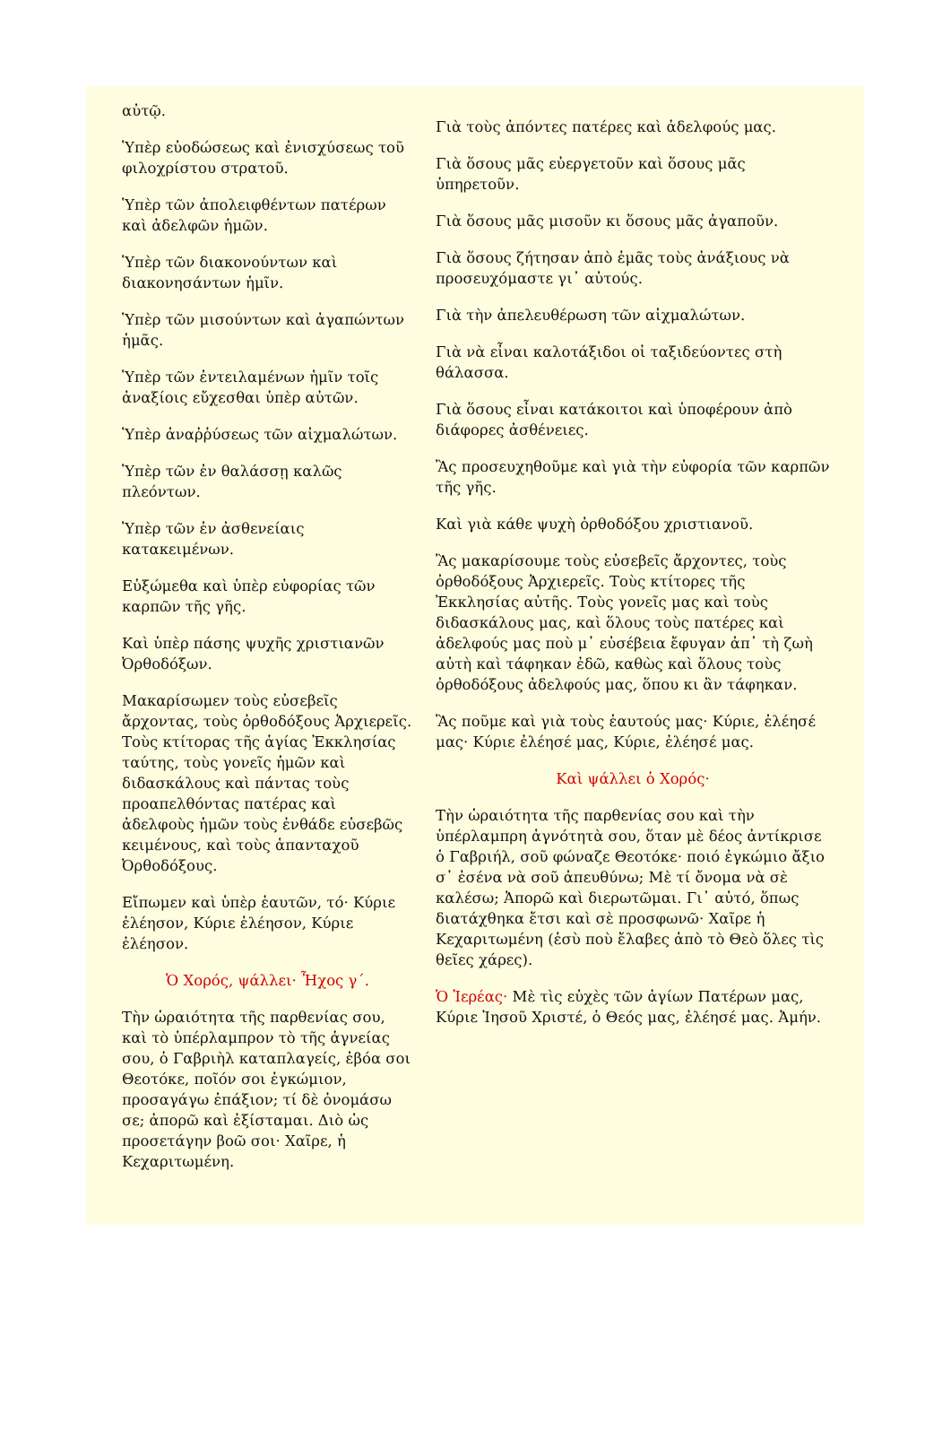αὐτῷ.
Ὑπὲρ εὐοδώσεως καὶ ἐνισχύσεως τοῦ φιλοχρίστου στρατοῦ.
Ὑπὲρ τῶν ἀπολειφθέντων πατέρων καὶ ἀδελφῶν ἡμῶν.
Ὑπὲρ τῶν διακονούντων καὶ διακονησάντων ἡμῖν.
Ὑπὲρ τῶν μισούντων καὶ ἀγαπώντων ἡμᾶς.
Ὑπὲρ τῶν ἐντειλαμένων ἡμῖν τοῖς ἀναξίοις εὔχεσθαι ὑπὲρ αὐτῶν.
Ὑπὲρ ἀναῤῥύσεως τῶν αἰχμαλώτων.
Ὑπὲρ τῶν ἐν θαλάσσῃ καλῶς πλεόντων.
Ὑπὲρ τῶν ἐν ἀσθενείαις κατακειμένων.
Εὐξώμεθα καὶ ὑπὲρ εὐφορίας τῶν καρπῶν τῆς γῆς.
Καὶ ὑπὲρ πάσης ψυχῆς χριστιανῶν Ὀρθοδόξων.
Μακαρίσωμεν τοὺς εὐσεβεῖς ἄρχοντας, τοὺς ὀρθοδόξους Ἀρχιερεῖς. Τοὺς κτίτορας τῆς ἁγίας Ἐκκλησίας ταύτης, τοὺς γονεῖς ἡμῶν καὶ διδασκάλους καὶ πάντας τοὺς προαπελθόντας πατέρας καὶ ἀδελφοὺς ἡμῶν τοὺς ἐνθάδε εὐσεβῶς κειμένους, καὶ τοὺς ἁπανταχοῦ Ὀρθοδόξους.
Εἴπωμεν καὶ ὑπὲρ ἑαυτῶν, τό· Κύριε ἐλέησον, Κύριε ἐλέησον, Κύριε ἐλέησον.
Ὁ Χορός, ψάλλει· Ἦχος γ΄.
Τὴν ὡραιότητα τῆς παρθενίας σου, καὶ τὸ ὑπέρλαμπρον τὸ τῆς ἁγνείας σου, ὁ Γαβριὴλ καταπλαγείς, ἐβόα σοι Θεοτόκε, ποῖόν σοι ἐγκώμιον, προσαγάγω ἐπάξιον; τί δὲ ὀνομάσω σε; ἀπορῶ καὶ ἐξίσταμαι. Διὸ ὡς προσετάγην βοῶ σοι· Χαῖρε, ἡ Κεχαριτωμένη.
Γιὰ τοὺς ἀπόντες πατέρες καὶ ἀδελφούς μας.
Γιὰ ὅσους μᾶς εὐεργετοῦν καὶ ὅσους μᾶς ὑπηρετοῦν.
Γιὰ ὅσους μᾶς μισοῦν κι ὅσους μᾶς ἀγαποῦν.
Γιὰ ὅσους ζήτησαν ἀπὸ ἐμᾶς τοὺς ἀνάξιους νὰ προσευχόμαστε γι᾽ αὐτούς.
Γιὰ τὴν ἀπελευθέρωση τῶν αἰχμαλώτων.
Γιὰ νὰ εἶναι καλοτάξιδοι οἱ ταξιδεύοντες στὴ θάλασσα.
Γιὰ ὅσους εἶναι κατάκοιτοι καὶ ὑποφέρουν ἀπὸ διάφορες ἀσθένειες.
Ἂς προσευχηθοῦμε καὶ γιὰ τὴν εὐφορία τῶν καρπῶν τῆς γῆς.
Καὶ γιὰ κάθε ψυχὴ ὀρθοδόξου χριστιανοῦ.
Ἂς μακαρίσουμε τοὺς εὐσεβεῖς ἄρχοντες, τοὺς ὀρθοδόξους Ἀρχιερεῖς. Τοὺς κτίτορες τῆς Ἐκκλησίας αὐτῆς. Τοὺς γονεῖς μας καὶ τοὺς διδασκάλους μας, καὶ ὅλους τοὺς πατέρες καὶ ἀδελφούς μας ποὺ μ᾽ εὐσέβεια ἔφυγαν ἀπ᾽ τὴ ζωὴ αὐτὴ καὶ τάφηκαν ἐδῶ, καθὼς καὶ ὅλους τοὺς ὀρθοδόξους ἀδελφούς μας, ὅπου κι ἂν τάφηκαν.
Ἂς ποῦμε καὶ γιὰ τοὺς ἑαυτούς μας· Κύριε, ἐλέησέ μας· Κύριε ἐλέησέ μας, Κύριε, ἐλέησέ μας.
Καὶ ψάλλει ὁ Χορός·
Τὴν ὡραιότητα τῆς παρθενίας σου καὶ τὴν ὑπέρλαμπρη ἁγνότητὰ σου, ὅταν μὲ δέος ἀντίκρισε ὁ Γαβριήλ, σοῦ φώναζε Θεοτόκε· ποιό ἐγκώμιο ἄξιο σ᾽ ἐσένα νὰ σοῦ ἀπευθύνω; Μὲ τί ὄνομα νὰ σὲ καλέσω; Ἀπορῶ καὶ διερωτῶμαι. Γι᾽ αὐτό, ὅπως διατάχθηκα ἔτσι καὶ σὲ προσφωνῶ· Χαῖρε ἡ Κεχαριτωμένη (ἐσὺ ποὺ ἔλαβες ἀπὸ τὸ Θεὸ ὅλες τὶς θεῖες χάρες).
Ὁ Ἱερέας· Μὲ τὶς εὐχὲς τῶν ἁγίων Πατέρων μας, Κύριε Ἰησοῦ Χριστέ, ὁ Θεός μας, ἐλέησέ μας. Ἀμήν.